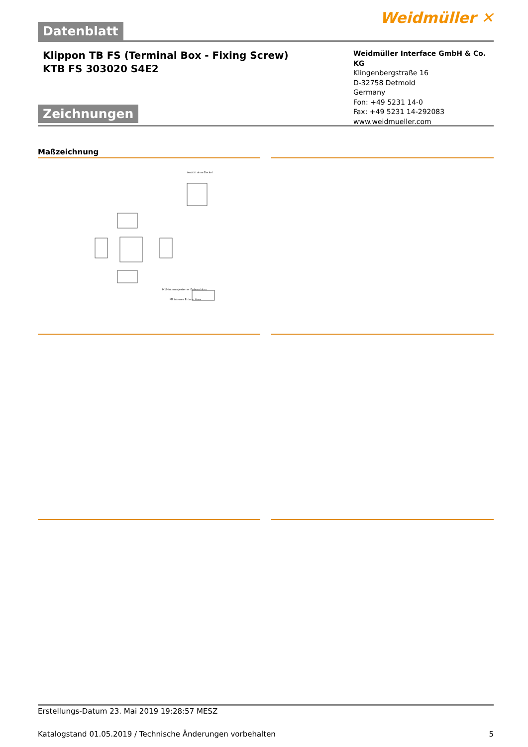Weidmüller ✕
Datenblatt
Klippon TB FS (Terminal Box - Fixing Screw)
KTB FS 303020 S4E2
Zeichnungen
Weidmüller Interface GmbH & Co. KG
Klingenbergstraße 16
D-32758 Detmold
Germany
Fon: +49 5231 14-0
Fax: +49 5231 14-292083
www.weidmueller.com
Maßzeichnung
Ansicht ohne Deckel
M10 interner/externer Erdanschluss
M8 interner Erdanschluss
Erstellungs-Datum 23. Mai 2019 19:28:57 MESZ
Katalogstand 01.05.2019 / Technische Änderungen vorbehalten 5